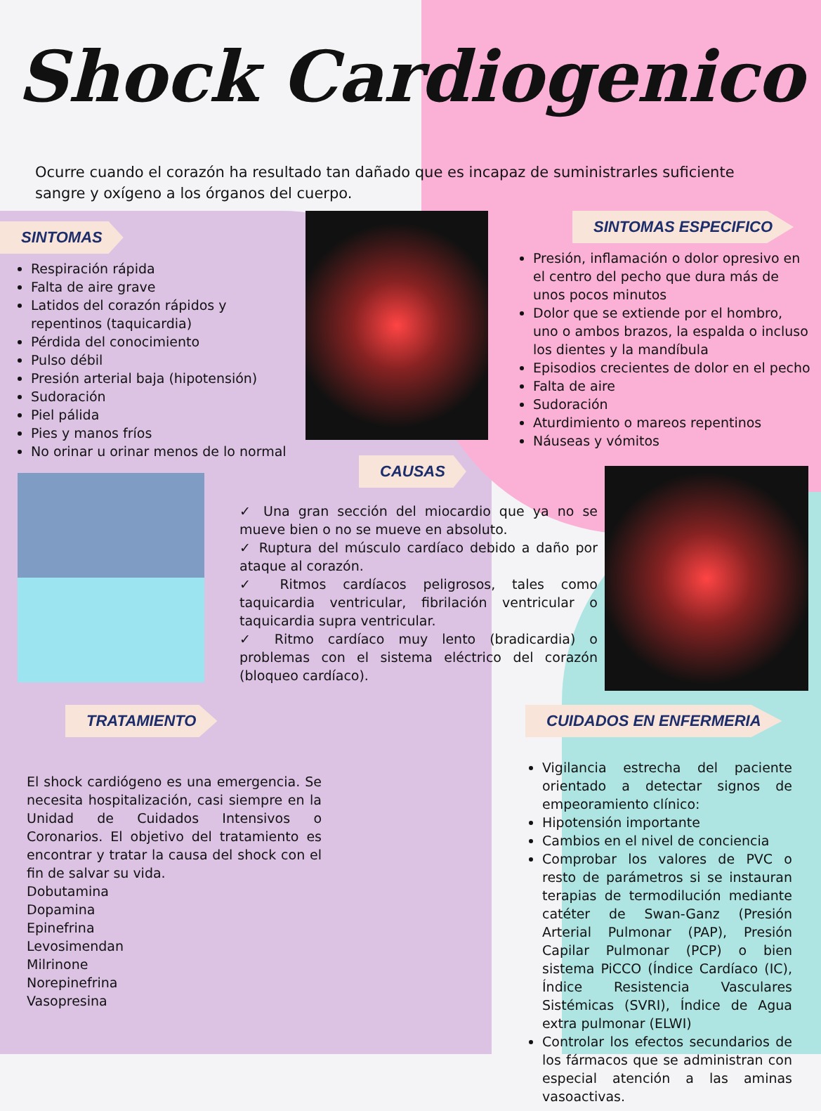Shock Cardiogenico
Ocurre cuando el corazón ha resultado tan dañado que es incapaz de suministrarles suficiente sangre y oxígeno a los órganos del cuerpo.
SINTOMAS
Respiración rápida
Falta de aire grave
Latidos del corazón rápidos y repentinos (taquicardia)
Pérdida del conocimiento
Pulso débil
Presión arterial baja (hipotensión)
Sudoración
Piel pálida
Pies y manos fríos
No orinar u orinar menos de lo normal
SINTOMAS ESPECIFICO
Presión, inflamación o dolor opresivo en el centro del pecho que dura más de unos pocos minutos
Dolor que se extiende por el hombro, uno o ambos brazos, la espalda o incluso los dientes y la mandíbula
Episodios crecientes de dolor en el pecho
Falta de aire
Sudoración
Aturdimiento o mareos repentinos
Náuseas y vómitos
CAUSAS
✓ Una gran sección del miocardio que ya no se mueve bien o no se mueve en absoluto.
✓ Ruptura del músculo cardíaco debido a daño por ataque al corazón.
✓ Ritmos cardíacos peligrosos, tales como taquicardia ventricular, fibrilación ventricular o taquicardia supra ventricular.
✓ Ritmo cardíaco muy lento (bradicardia) o problemas con el sistema eléctrico del corazón (bloqueo cardíaco).
TRATAMIENTO
El shock cardiógeno es una emergencia. Se necesita hospitalización, casi siempre en la Unidad de Cuidados Intensivos o Coronarios. El objetivo del tratamiento es encontrar y tratar la causa del shock con el fin de salvar su vida.
Dobutamina
Dopamina
Epinefrina
Levosimendan
Milrinone
Norepinefrina
Vasopresina
CUIDADOS EN ENFERMERIA
Vigilancia estrecha del paciente orientado a detectar signos de empeoramiento clínico:
Hipotensión importante
Cambios en el nivel de conciencia
Comprobar los valores de PVC o resto de parámetros si se instauran terapias de termodilución mediante catéter de Swan-Ganz (Presión Arterial Pulmonar (PAP), Presión Capilar Pulmonar (PCP) o bien sistema PiCCO (Índice Cardíaco (IC), Índice Resistencia Vasculares Sistémicas (SVRI), Índice de Agua extra pulmonar (ELWI)
Controlar los efectos secundarios de los fármacos que se administran con especial atención a las aminas vasoactivas.